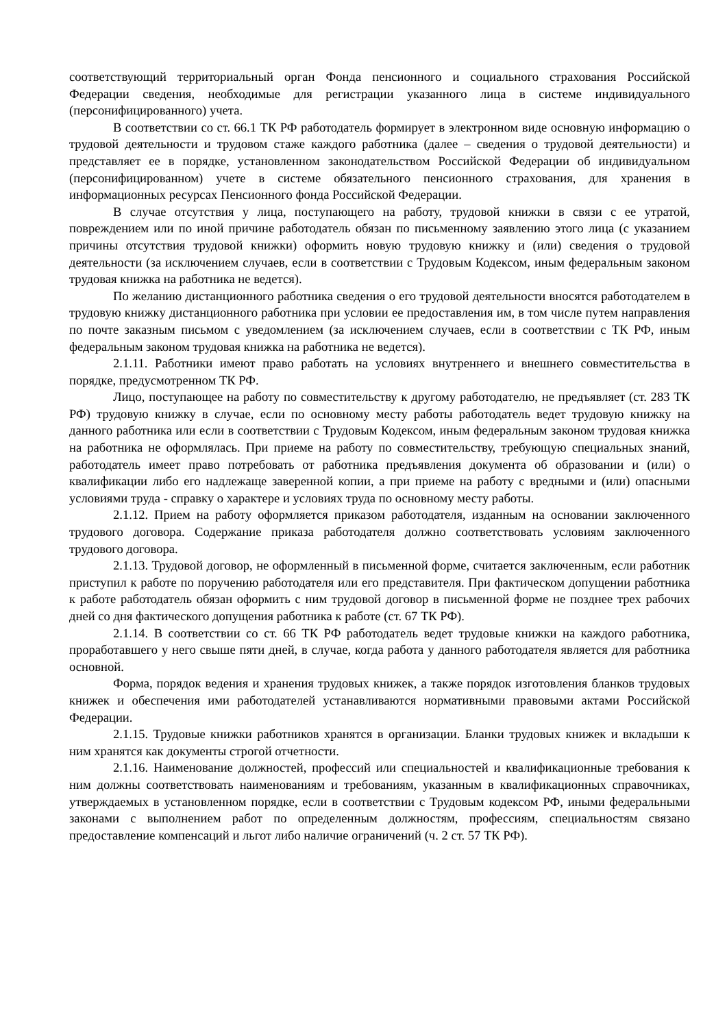соответствующий территориальный орган Фонда пенсионного и социального страхования Российской Федерации сведения, необходимые для регистрации указанного лица в системе индивидуального (персонифицированного) учета.
В соответствии со ст. 66.1 ТК РФ работодатель формирует в электронном виде основную информацию о трудовой деятельности и трудовом стаже каждого работника (далее – сведения о трудовой деятельности) и представляет ее в порядке, установленном законодательством Российской Федерации об индивидуальном (персонифицированном) учете в системе обязательного пенсионного страхования, для хранения в информационных ресурсах Пенсионного фонда Российской Федерации.
В случае отсутствия у лица, поступающего на работу, трудовой книжки в связи с ее утратой, повреждением или по иной причине работодатель обязан по письменному заявлению этого лица (с указанием причины отсутствия трудовой книжки) оформить новую трудовую книжку и (или) сведения о трудовой деятельности (за исключением случаев, если в соответствии с Трудовым Кодексом, иным федеральным законом трудовая книжка на работника не ведется).
По желанию дистанционного работника сведения о его трудовой деятельности вносятся работодателем в трудовую книжку дистанционного работника при условии ее предоставления им, в том числе путем направления по почте заказным письмом с уведомлением (за исключением случаев, если в соответствии с ТК РФ, иным федеральным законом трудовая книжка на работника не ведется).
2.1.11. Работники имеют право работать на условиях внутреннего и внешнего совместительства в порядке, предусмотренном ТК РФ.
Лицо, поступающее на работу по совместительству к другому работодателю, не предъявляет (ст. 283 ТК РФ) трудовую книжку в случае, если по основному месту работы работодатель ведет трудовую книжку на данного работника или если в соответствии с Трудовым Кодексом, иным федеральным законом трудовая книжка на работника не оформлялась. При приеме на работу по совместительству, требующую специальных знаний, работодатель имеет право потребовать от работника предъявления документа об образовании и (или) о квалификации либо его надлежаще заверенной копии, а при приеме на работу с вредными и (или) опасными условиями труда - справку о характере и условиях труда по основному месту работы.
2.1.12. Прием на работу оформляется приказом работодателя, изданным на основании заключенного трудового договора. Содержание приказа работодателя должно соответствовать условиям заключенного трудового договора.
2.1.13. Трудовой договор, не оформленный в письменной форме, считается заключенным, если работник приступил к работе по поручению работодателя или его представителя. При фактическом допущении работника к работе работодатель обязан оформить с ним трудовой договор в письменной форме не позднее трех рабочих дней со дня фактического допущения работника к работе (ст. 67 ТК РФ).
2.1.14. В соответствии со ст. 66 ТК РФ работодатель ведет трудовые книжки на каждого работника, проработавшего у него свыше пяти дней, в случае, когда работа у данного работодателя является для работника основной.
Форма, порядок ведения и хранения трудовых книжек, а также порядок изготовления бланков трудовых книжек и обеспечения ими работодателей устанавливаются нормативными правовыми актами Российской Федерации.
2.1.15. Трудовые книжки работников хранятся в организации. Бланки трудовых книжек и вкладыши к ним хранятся как документы строгой отчетности.
2.1.16. Наименование должностей, профессий или специальностей и квалификационные требования к ним должны соответствовать наименованиям и требованиям, указанным в квалификационных справочниках, утверждаемых в установленном порядке, если в соответствии с Трудовым кодексом РФ, иными федеральными законами с выполнением работ по определенным должностям, профессиям, специальностям связано предоставление компенсаций и льгот либо наличие ограничений (ч. 2 ст. 57 ТК РФ).